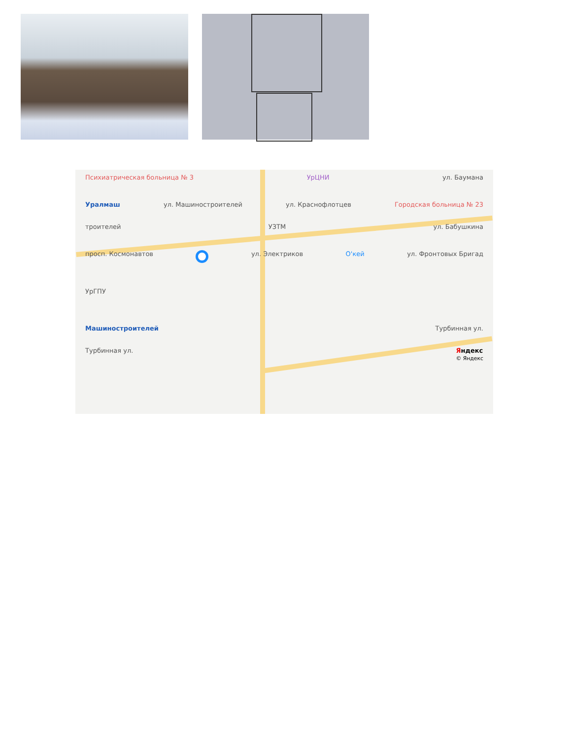Психиатрическая больница № 3 УрЦНИ ул. Баумана
Уралмаш ул. Машиностроителей ул. Краснофлотцев Городская больница № 23
троителей УЗТМ ул. Бабушкина
просп. Космонавтов ул. Электриков О'кей ул. Фронтовых Бригад
УрГПУ
Машиностроителей Турбинная ул.
Турбинная ул. Яндекс
© Яндекс